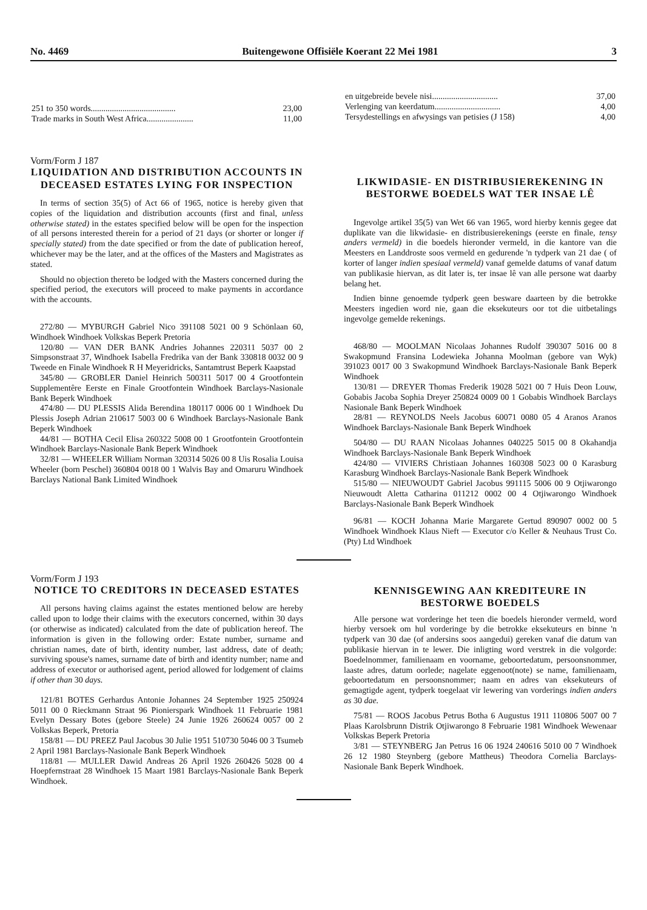No. 4469 Buitengewone Offisiële Koerant 22 Mei 1981 3
| 251 to 350 words........................................ | 23,00 |
| Trade marks in South West Africa...................... | 11,00 |
| en uitgebreide bevele nisi............................... | 37,00 |
| Verlenging van keerdatum............................... | 4,00 |
| Tersydestellings en afwysings van petisies (J 158) | 4,00 |
Vorm/Form J 187
LIQUIDATION AND DISTRIBUTION ACCOUNTS IN DECEASED ESTATES LYING FOR INSPECTION
In terms of section 35(5) of Act 66 of 1965, notice is hereby given that copies of the liquidation and distribution accounts (first and final, unless otherwise stated) in the estates specified below will be open for the inspection of all persons interested therein for a period of 21 days (or shorter or longer if specially stated) from the date specified or from the date of publication hereof, whichever may be the later, and at the offices of the Masters and Magistrates as stated.
Should no objection thereto be lodged with the Masters concerned during the specified period, the executors will proceed to make payments in accordance with the accounts.
272/80 — MYBURGH Gabriel Nico 391108 5021 00 9 Schönlaan 60, Windhoek Windhoek Volkskas Beperk Pretoria
120/80 — VAN DER BANK Andries Johannes 220311 5037 00 2 Simpsonstraat 37, Windhoek Isabella Fredrika van der Bank 330818 0032 00 9 Tweede en Finale Windhoek R H Meyeridricks, Santamtrust Beperk Kaapstad
345/80 — GROBLER Daniel Heinrich 500311 5017 00 4 Grootfontein Supplementêre Eerste en Finale Grootfontein Windhoek Barclays-Nasionale Bank Beperk Windhoek
474/80 — DU PLESSIS Alida Berendina 180117 0006 00 1 Windhoek Du Plessis Joseph Adrian 210617 5003 00 6 Windhoek Barclays-Nasionale Bank Beperk Windhoek
44/81 — BOTHA Cecil Elisa 260322 5008 00 1 Grootfontein Grootfontein Windhoek Barclays-Nasionale Bank Beperk Windhoek
32/81 — WHEELER William Norman 320314 5026 00 8 Uis Rosalia Louisa Wheeler (born Peschel) 360804 0018 00 1 Walvis Bay and Omaruru Windhoek Barclays National Bank Limited Windhoek
LIKWIDASIE- EN DISTRIBUSIEREKENING IN BESTORWE BOEDELS WAT TER INSAE LÊ
Ingevolge artikel 35(5) van Wet 66 van 1965, word hierby kennis gegee dat duplikate van die likwidasie- en distribusierekenings (eerste en finale, tensy anders vermeld) in die boedels hieronder vermeld, in die kantore van die Meesters en Landdroste soos vermeld en gedurende 'n tydperk van 21 dae ( of korter of langer indien spesiaal vermeld) vanaf gemelde datums of vanaf datum van publikasie hiervan, as dit later is, ter insae lê van alle persone wat daarby belang het.
Indien binne genoemde tydperk geen besware daarteen by die betrokke Meesters ingedien word nie, gaan die eksekuteurs oor tot die uitbetalings ingevolge gemelde rekenings.
468/80 — MOOLMAN Nicolaas Johannes Rudolf 390307 5016 00 8 Swakopmund Fransina Lodewieka Johanna Moolman (gebore van Wyk) 391023 0017 00 3 Swakopmund Windhoek Barclays-Nasionale Bank Beperk Windhoek
130/81 — DREYER Thomas Frederik 19028 5021 00 7 Huis Deon Louw, Gobabis Jacoba Sophia Dreyer 250824 0009 00 1 Gobabis Windhoek Barclays Nasionale Bank Beperk Windhoek
28/81 — REYNOLDS Neels Jacobus 60071 0080 05 4 Aranos Aranos Windhoek Barclays-Nasionale Bank Beperk Windhoek
504/80 — DU RAAN Nicolaas Johannes 040225 5015 00 8 Okahandja Windhoek Barclays-Nasionale Bank Beperk Windhoek
424/80 — VIVIERS Christiaan Johannes 160308 5023 00 0 Karasburg Karasburg Windhoek Barclays-Nasionale Bank Beperk Windhoek
515/80 — NIEUWOUDT Gabriel Jacobus 991115 5006 00 9 Otjiwarongo Nieuwoudt Aletta Catharina 011212 0002 00 4 Otjiwarongo Windhoek Barclays-Nasionale Bank Beperk Windhoek
96/81 — KOCH Johanna Marie Margarete Gertud 890907 0002 00 5 Windhoek Windhoek Klaus Nieft — Executor c/o Keller & Neuhaus Trust Co. (Pty) Ltd Windhoek
Vorm/Form J 193
NOTICE TO CREDITORS IN DECEASED ESTATES
All persons having claims against the estates mentioned below are hereby called upon to lodge their claims with the executors concerned, within 30 days (or otherwise as indicated) calculated from the date of publication hereof. The information is given in the following order: Estate number, surname and christian names, date of birth, identity number, last address, date of death; surviving spouse's names, surname date of birth and identity number; name and address of executor or authorised agent, period allowed for lodgement of claims if other than 30 days.
121/81 BOTES Gerhardus Antonie Johannes 24 September 1925 250924 5011 00 0 Rieckmann Straat 96 Pionierspark Windhoek 11 Februarie 1981 Evelyn Dessary Botes (gebore Steele) 24 Junie 1926 260624 0057 00 2 Volkskas Beperk, Pretoria
158/81 — DU PREEZ Paul Jacobus 30 Julie 1951 510730 5046 00 3 Tsumeb 2 April 1981 Barclays-Nasionale Bank Beperk Windhoek
118/81 — MULLER Dawid Andreas 26 April 1926 260426 5028 00 4 Hoepfernstraat 28 Windhoek 15 Maart 1981 Barclays-Nasionale Bank Beperk Windhoek.
KENNISGEWING AAN KREDITEURE IN BESTORWE BOEDELS
Alle persone wat vorderinge het teen die boedels hieronder vermeld, word hierby versoek om hul vorderinge by die betrokke eksekuteurs en binne 'n tydperk van 30 dae (of andersins soos aangedui) gereken vanaf die datum van publikasie hiervan in te lewer. Die inligting word verstrek in die volgorde: Boedelnommer, familienaam en voorname, geboortedatum, persoonsnommer, laaste adres, datum oorlede; nagelate eggenoot(note) se name, familienaam, geboortedatum en persoonsnommer; naam en adres van eksekuteurs of gemagtigde agent, tydperk toegelaat vir lewering van vorderings indien anders as 30 dae.
75/81 — ROOS Jacobus Petrus Botha 6 Augustus 1911 110806 5007 00 7 Plaas Karolsbrunn Distrik Otjiwarongo 8 Februarie 1981 Windhoek Wewenaar Volkskas Beperk Pretoria
3/81 — STEYNBERG Jan Petrus 16 06 1924 240616 5010 00 7 Windhoek 26 12 1980 Steynberg (gebore Mattheus) Theodora Cornelia Barclays-Nasionale Bank Beperk Windhoek.